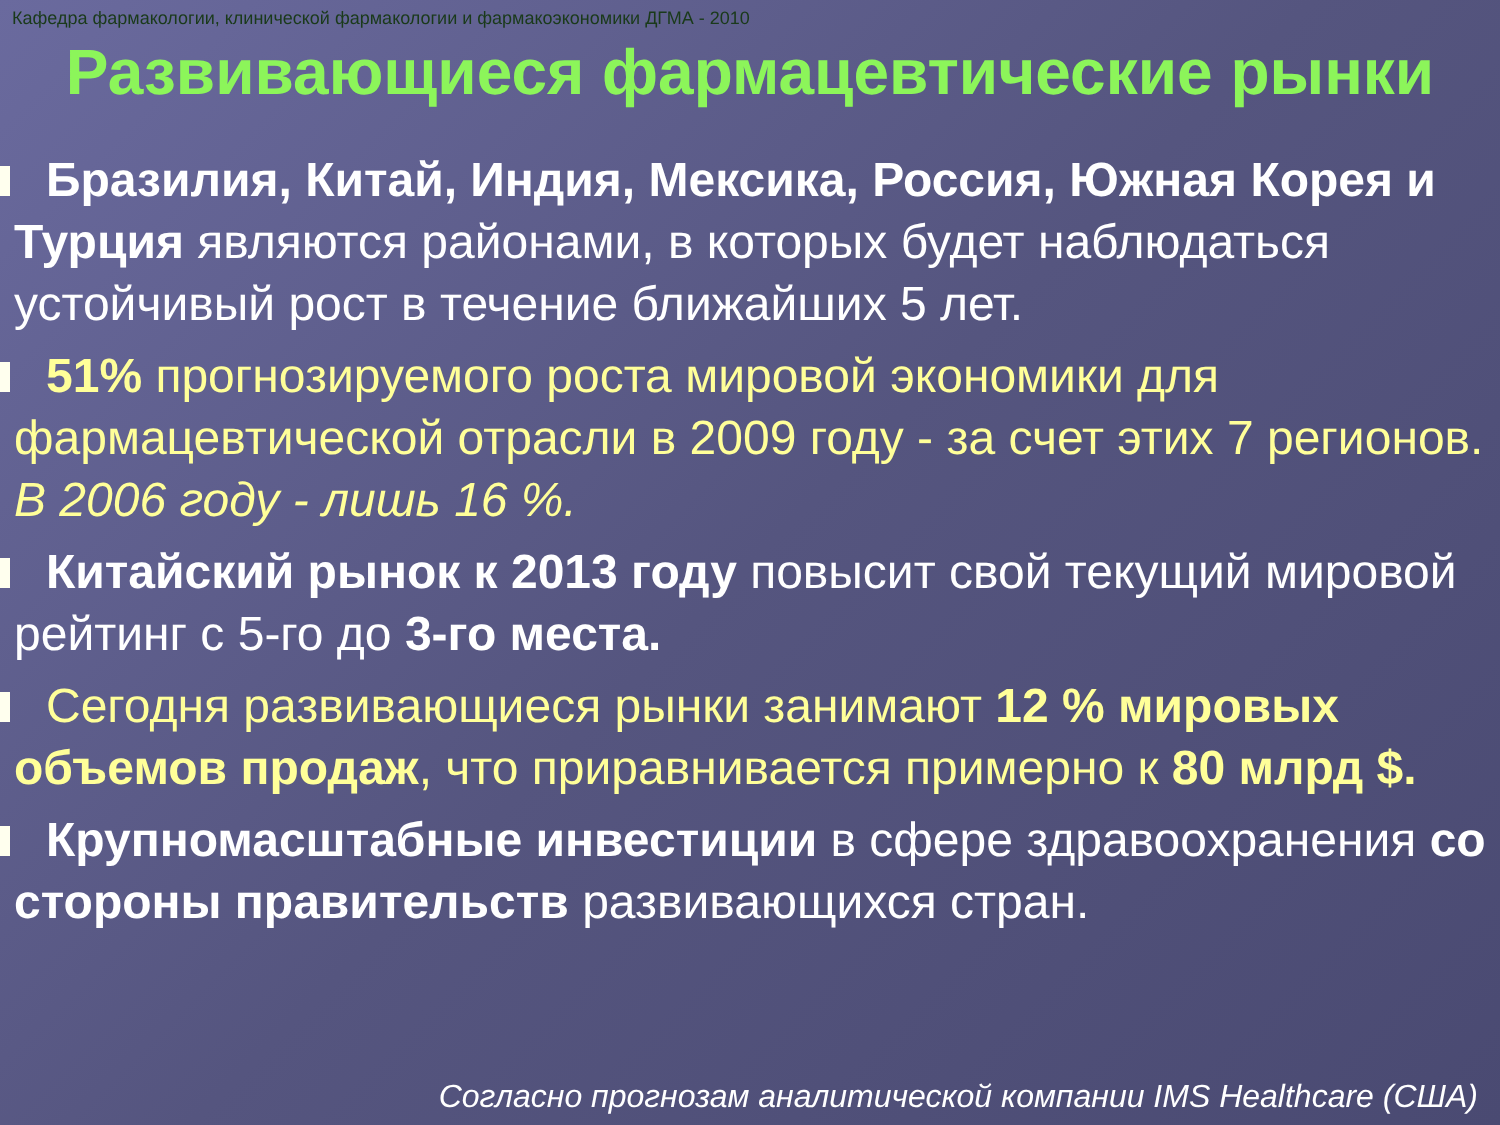Кафедра фармакологии, клинической фармакологии и фармакоэкономики ДГМА - 2010
Развивающиеся фармацевтические рынки
Бразилия, Китай, Индия, Мексика, Россия, Южная Корея и Турция являются районами, в которых будет наблюдаться устойчивый рост в течение ближайших 5 лет.
51% прогнозируемого роста мировой экономики для фармацевтической отрасли в 2009 году - за счет этих 7 регионов. В 2006 году - лишь 16 %.
Китайский рынок к 2013 году повысит свой текущий мировой рейтинг с 5-го до 3-го места.
Сегодня развивающиеся рынки занимают 12 % мировых объемов продаж, что приравнивается примерно к 80 млрд $.
Крупномасштабные инвестиции в сфере здравоохранения со стороны правительств развивающихся стран.
Согласно прогнозам аналитической компании IMS Healthcare (США)